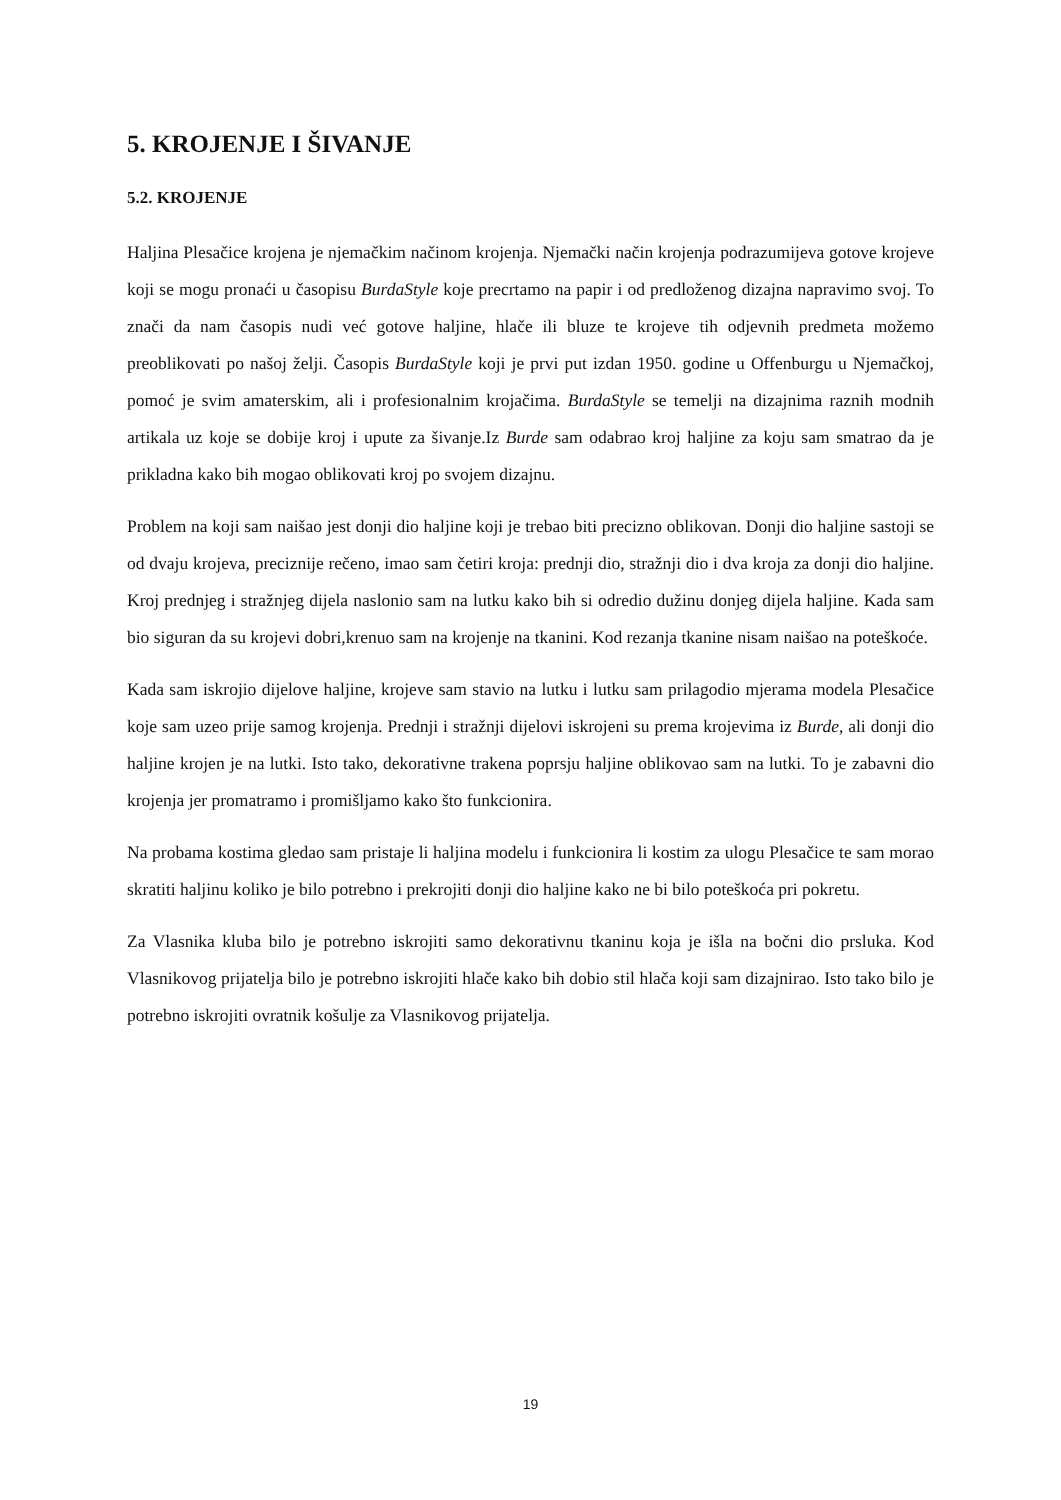5. KROJENJE I ŠIVANJE
5.2. KROJENJE
Haljina Plesačice krojena je njemačkim načinom krojenja. Njemački način krojenja podrazumijeva gotove krojeve koji se mogu pronaći u časopisu BurdaStyle koje precrtamo na papir i od predloženog dizajna napravimo svoj. To znači da nam časopis nudi već gotove haljine, hlače ili bluze te krojeve tih odjevnih predmeta možemo preoblikovati po našoj želji. Časopis BurdaStyle koji je prvi put izdan 1950. godine u Offenburgu u Njemačkoj, pomoć je svim amaterskim, ali i profesionalnim krojačima. BurdaStyle se temelji na dizajnima raznih modnih artikala uz koje se dobije kroj i upute za šivanje.Iz Burde sam odabrao kroj haljine za koju sam smatrao da je prikladna kako bih mogao oblikovati kroj po svojem dizajnu.
Problem na koji sam naišao jest donji dio haljine koji je trebao biti precizno oblikovan. Donji dio haljine sastoji se od dvaju krojeva, preciznije rečeno, imao sam četiri kroja: prednji dio, stražnji dio i dva kroja za donji dio haljine. Kroj prednjeg i stražnjeg dijela naslonio sam na lutku kako bih si odredio dužinu donjeg dijela haljine. Kada sam bio siguran da su krojevi dobri,krenuo sam na krojenje na tkanini. Kod rezanja tkanine nisam naišao na poteškoće.
Kada sam iskrojio dijelove haljine, krojeve sam stavio na lutku i lutku sam prilagodio mjerama modela Plesačice koje sam uzeo prije samog krojenja. Prednji i stražnji dijelovi iskrojeni su prema krojevima iz Burde, ali donji dio haljine krojen je na lutki. Isto tako, dekorativne trakena poprsju haljine oblikovao sam na lutki. To je zabavni dio krojenja jer promatramo i promišljamo kako što funkcionira.
Na probama kostima gledao sam pristaje li haljina modelu i funkcionira li kostim za ulogu Plesačice te sam morao skratiti haljinu koliko je bilo potrebno i prekrojiti donji dio haljine kako ne bi bilo poteškoća pri pokretu.
Za Vlasnika kluba bilo je potrebno iskrojiti samo dekorativnu tkaninu koja je išla na bočni dio prsluka. Kod Vlasnikovog prijatelja bilo je potrebno iskrojiti hlače kako bih dobio stil hlača koji sam dizajnirao. Isto tako bilo je potrebno iskrojiti ovratnik košulje za Vlasnikovog prijatelja.
19